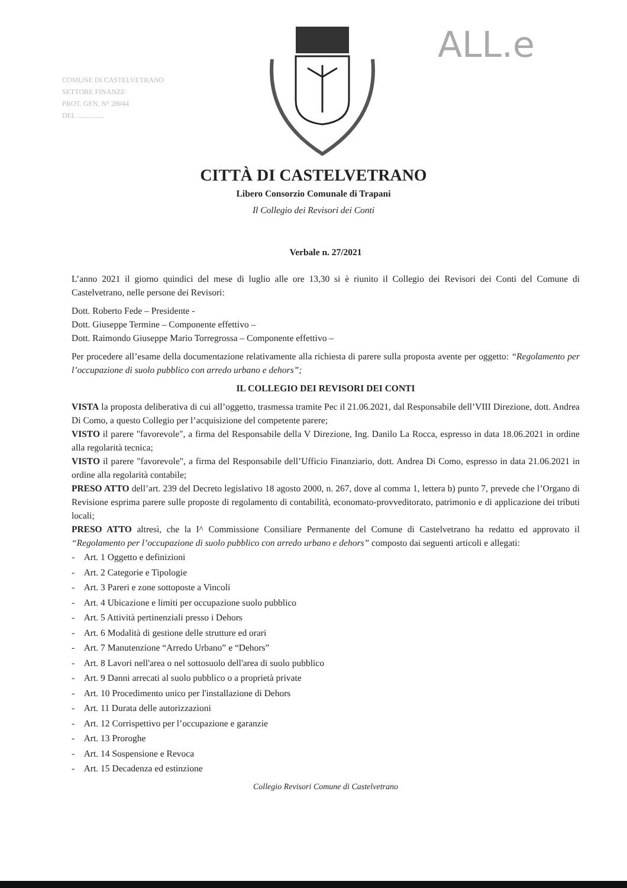COMUNE DI CASTELVETRANO
SETTORE FINANZE
PROT. GEN. N° 28044
DEL ...............
ALL.e
CITTÀ DI CASTELVETRANO
Libero Consorzio Comunale di Trapani
Il Collegio dei Revisori dei Conti
Verbale n. 27/2021
L’anno 2021 il giorno quindici del mese di luglio alle ore 13,30 si è riunito il Collegio dei Revisori dei Conti del Comune di Castelvetrano, nelle persone dei Revisori:
Dott. Roberto Fede – Presidente -
Dott. Giuseppe Termine – Componente effettivo –
Dott. Raimondo Giuseppe Mario Torregrossa – Componente effettivo –
Per procedere all’esame della documentazione relativamente alla richiesta di parere sulla proposta avente per oggetto: “Regolamento per l’occupazione di suolo pubblico con arredo urbano e dehors”;
IL COLLEGIO DEI REVISORI DEI CONTI
VISTA la proposta deliberativa di cui all’oggetto, trasmessa tramite Pec il 21.06.2021, dal Responsabile dell’VIII Direzione, dott. Andrea Di Como, a questo Collegio per l’acquisizione del competente parere;
VISTO il parere "favorevole", a firma del Responsabile della V Direzione, Ing. Danilo La Rocca, espresso in data 18.06.2021 in ordine alla regolarità tecnica;
VISTO il parere "favorevole", a firma del Responsabile dell’Ufficio Finanziario, dott. Andrea Di Como, espresso in data 21.06.2021 in ordine alla regolarità contabile;
PRESO ATTO dell’art. 239 del Decreto legislativo 18 agosto 2000, n. 267, dove al comma 1, lettera b) punto 7, prevede che l’Organo di Revisione esprima parere sulle proposte di regolamento di contabilità, economato-provveditorato, patrimonio e di applicazione dei tributi locali;
PRESO ATTO altresì, che la I^ Commissione Consiliare Permanente del Comune di Castelvetrano ha redatto ed approvato il “Regolamento per l’occupazione di suolo pubblico con arredo urbano e dehors” composto dai seguenti articoli e allegati:
- Art. 1 Oggetto e definizioni
- Art. 2 Categorie e Tipologie
- Art. 3 Pareri e zone sottoposte a Vincoli
- Art. 4 Ubicazione e limiti per occupazione suolo pubblico
- Art. 5 Attività pertinenziali presso i Dehors
- Art. 6 Modalità di gestione delle strutture ed orari
- Art. 7 Manutenzione “Arredo Urbano” e “Dehors”
- Art. 8 Lavori nell'area o nel sottosuolo dell'area di suolo pubblico
- Art. 9 Danni arrecati al suolo pubblico o a proprietà private
- Art. 10 Procedimento unico per l'installazione di Dehors
- Art. 11 Durata delle autorizzazioni
- Art. 12 Corrispettivo per l’occupazione e garanzie
- Art. 13 Proroghe
- Art. 14 Sospensione e Revoca
- Art. 15 Decadenza ed estinzione
Collegio Revisori Comune di Castelvetrano